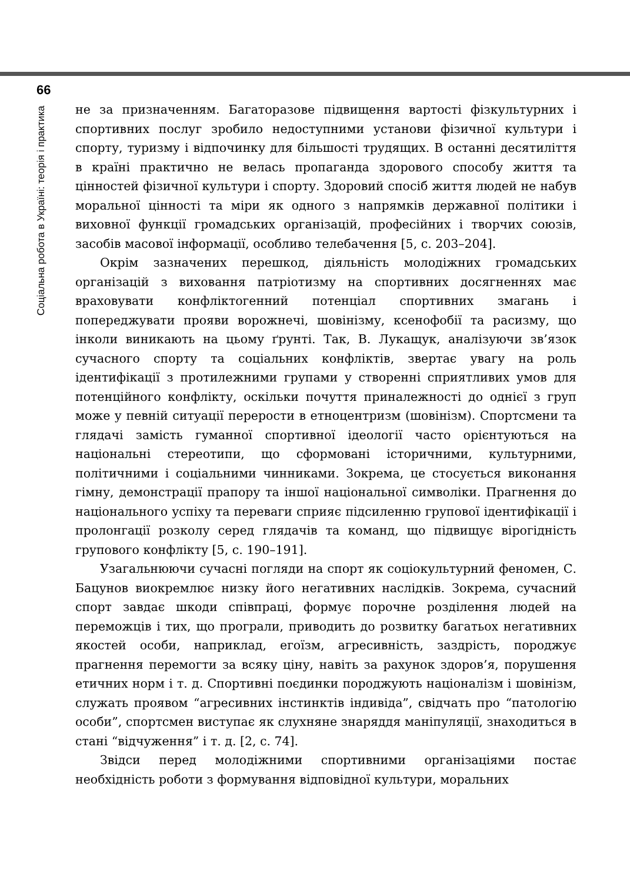66
Соціальна робота в Україні: теорія і практика
не за призначенням. Багаторазове підвищення вартості фізкультурних і спортивних послуг зробило недоступними установи фізичної культури і спорту, туризму і відпочинку для більшості трудящих. В останні десятиліття в країні практично не велась пропаганда здорового способу життя та цінностей фізичної культури і спорту. Здоровий спосіб життя людей не набув моральної цінності та міри як одного з напрямків державної політики і виховної функції громадських організацій, професійних і творчих союзів, засобів масової інформації, особливо телебачення [5, с. 203–204].
Окрім зазначених перешкод, діяльність молодіжних громадських організацій з виховання патріотизму на спортивних досягненнях має враховувати конфліктогенний потенціал спортивних змагань і попереджувати прояви ворожнечі, шовінізму, ксенофобії та расизму, що інколи виникають на цьому ґрунті. Так, В. Лукащук, аналізуючи зв’язок сучасного спорту та соціальних конфліктів, звертає увагу на роль ідентифікації з протилежними групами у створенні сприятливих умов для потенційного конфлікту, оскільки почуття приналежності до однієї з груп може у певній ситуації перерости в етноцентризм (шовінізм). Спортсмени та глядачі замість гуманної спортивної ідеології часто орієнтуються на національні стереотипи, що сформовані історичними, культурними, політичними і соціальними чинниками. Зокрема, це стосується виконання гімну, демонстрації прапору та іншої національної символіки. Прагнення до національного успіху та переваги сприяє підсиленню групової ідентифікації і пролонгації розколу серед глядачів та команд, що підвищує вірогідність групового конфлікту [5, с. 190–191].
Узагальнюючи сучасні погляди на спорт як соціокультурний феномен, С. Бацунов виокремлює низку його негативних наслідків. Зокрема, сучасний спорт завдає шкоди співпраці, формує порочне розділення людей на переможців і тих, що програли, приводить до розвитку багатьох негативних якостей особи, наприклад, егоїзм, агресивність, заздрість, породжує прагнення перемогти за всяку ціну, навіть за рахунок здоров’я, порушення етичних норм і т. д. Спортивні поєдинки породжують націоналізм і шовінізм, служать проявом “агресивних інстинктів індивіда”, свідчать про “патологію особи”, спортсмен виступає як слухняне знаряддя маніпуляції, знаходиться в стані “відчуження” і т. д. [2, с. 74].
Звідси перед молодіжними спортивними організаціями постає необхідність роботи з формування відповідної культури, моральних